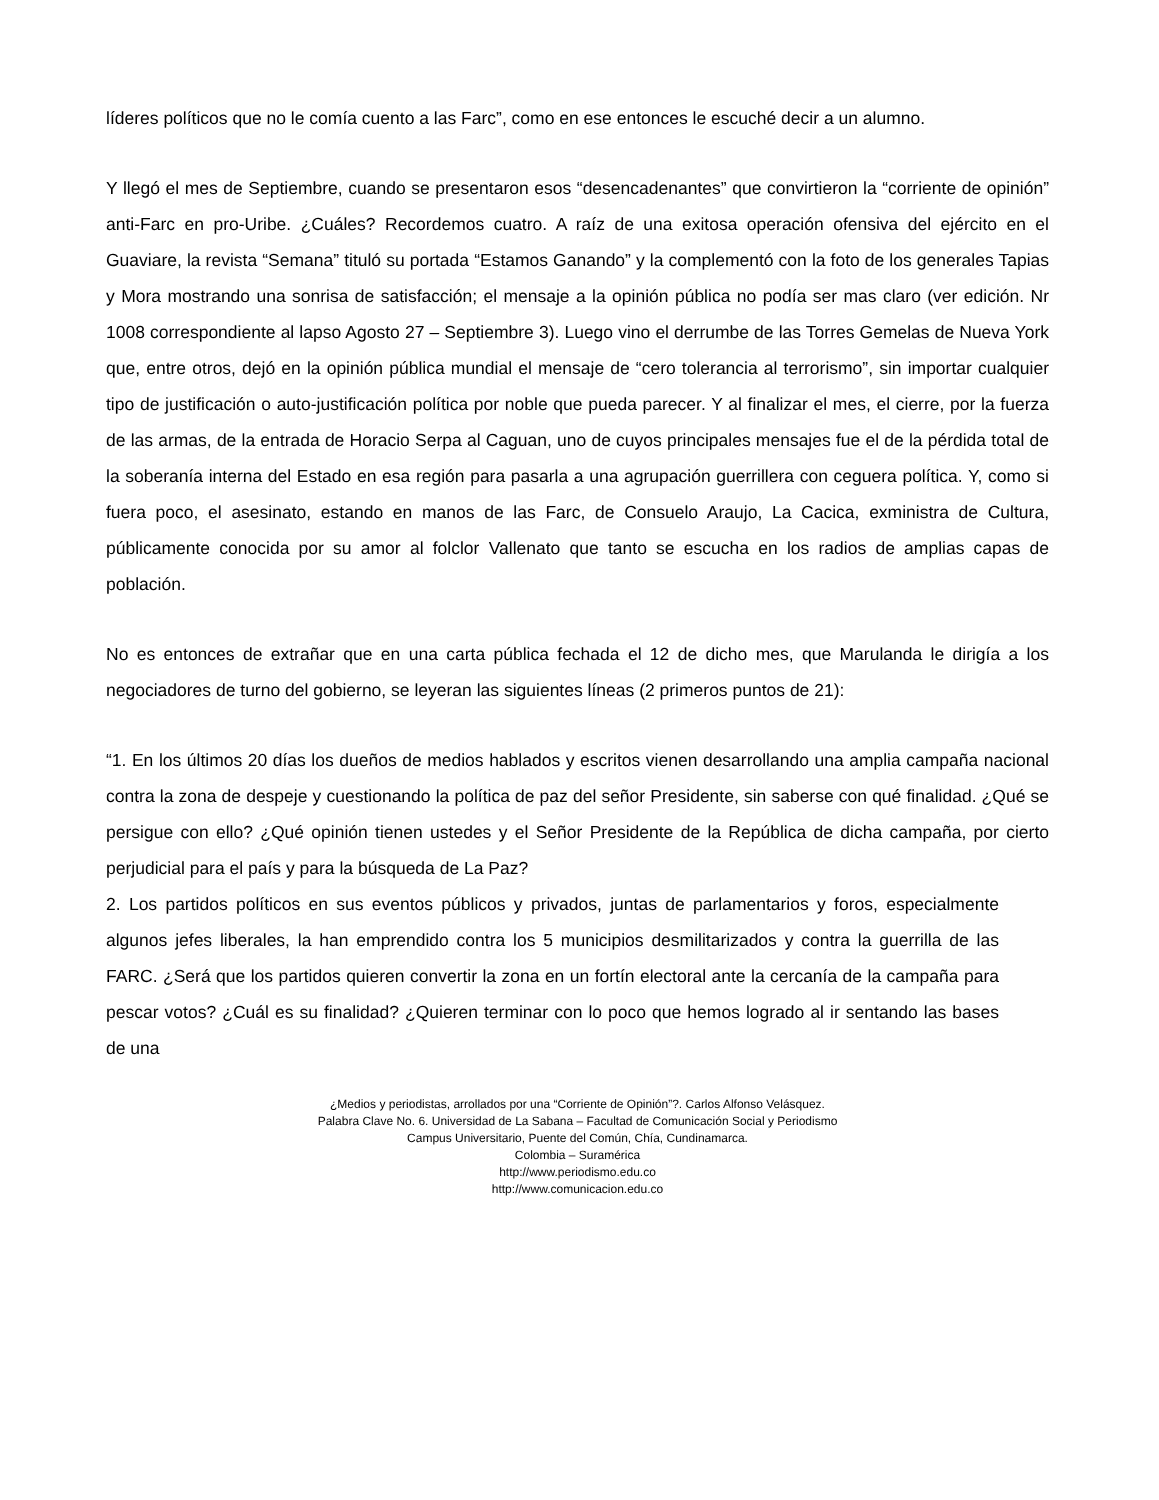líderes políticos que no le comía cuento a las Farc”, como en ese entonces le escuché decir a un alumno.
Y llegó el mes de Septiembre, cuando se presentaron esos “desencadenantes” que convirtieron la “corriente de opinión” anti-Farc en pro-Uribe. ¿Cuáles? Recordemos cuatro. A raíz de una exitosa operación ofensiva del ejército en el Guaviare, la revista “Semana” tituló su portada “Estamos Ganando” y la complementó con la foto de los generales Tapias y Mora mostrando una sonrisa de satisfacción; el mensaje a la opinión pública no podía ser mas claro (ver edición. Nr 1008 correspondiente al lapso Agosto 27 – Septiembre 3). Luego vino el derrumbe de las Torres Gemelas de Nueva York que, entre otros, dejó en la opinión pública mundial el mensaje de “cero tolerancia al terrorismo”, sin importar cualquier tipo de justificación o auto-justificación política por noble que pueda parecer. Y al finalizar el mes, el cierre, por la fuerza de las armas, de la entrada de Horacio Serpa al Caguan, uno de cuyos principales mensajes fue el de la pérdida total de la soberanía interna del Estado en esa región para pasarla a una agrupación guerrillera con ceguera política. Y, como si fuera poco, el asesinato, estando en manos de las Farc, de Consuelo Araujo, La Cacica, exministra de Cultura, públicamente conocida por su amor al folclor Vallenato que tanto se escucha en los radios de amplias capas de población.
No es entonces de extrañar que en una carta pública fechada el 12 de dicho mes, que Marulanda le dirigía a los negociadores de turno del gobierno, se leyeran las siguientes líneas (2 primeros puntos de 21):
“1. En los últimos 20 días los dueños de medios hablados y escritos vienen desarrollando una amplia campaña nacional contra la zona de despeje y cuestionando la política de paz del señor Presidente, sin saberse con qué finalidad. ¿Qué se persigue con ello? ¿Qué opinión tienen ustedes y el Señor Presidente de la República de dicha campaña, por cierto perjudicial para el país y para la búsqueda de La Paz?
2. Los partidos políticos en sus eventos públicos y privados, juntas de parlamentarios y foros, especialmente algunos jefes liberales, la han emprendido contra los 5 municipios desmilitarizados y contra la guerrilla de las FARC. ¿Será que los partidos quieren convertir la zona en un fortín electoral ante la cercanía de la campaña para pescar votos? ¿Cuál es su finalidad? ¿Quieren terminar con lo poco que hemos logrado al ir sentando las bases de una
¿Medios y periodistas, arrollados por una “Corriente de Opinión”?. Carlos Alfonso Velásquez.
Palabra Clave No. 6. Universidad de La Sabana – Facultad de Comunicación Social y Periodismo
Campus Universitario, Puente del Común, Chía, Cundinamarca.
Colombia – Suramérica
http://www.periodismo.edu.co
http://www.comunicacion.edu.co